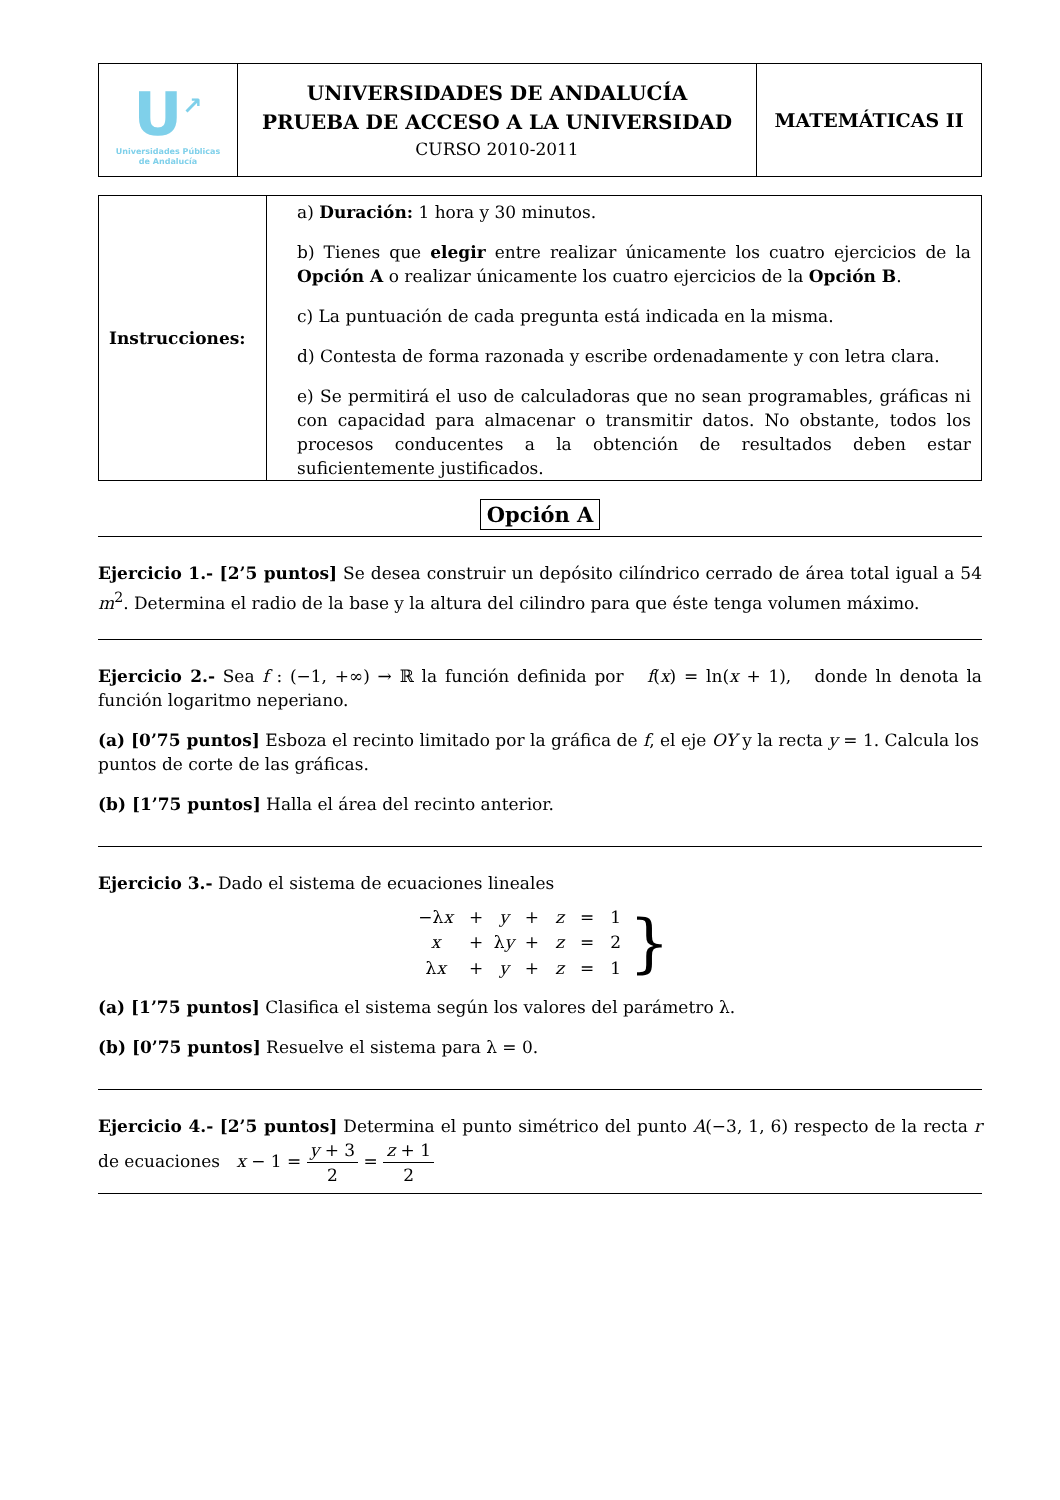| U<sup>↗</sup> Universidades Públicas de Andalucía | UNIVERSIDADES DE ANDALUCÍA PRUEBA DE ACCESO A LA UNIVERSIDAD CURSO 2010-2011 | MATEMÁTICAS II |
| Instrucciones: | a) Duración: 1 hora y 30 minutos. b) Tienes que elegir entre realizar únicamente los cuatro ejercicios de la Opción A o realizar únicamente los cuatro ejercicios de la Opción B . c) La puntuación de cada pregunta está indicada en la misma. d) Contesta de forma razonada y escribe ordenadamente y con letra clara. e) Se permitirá el uso de calculadoras que no sean programables, gráficas ni con capacidad para almacenar o transmitir datos. No obstante, todos los procesos conducentes a la obtención de resultados deben estar suficientemente justificados. |
Opción A
Ejercicio 1.- [2’5 puntos] Se desea construir un depósito cilíndrico cerrado de área total igual a 54 m<sup>2</sup>. Determina el radio de la base y la altura del cilindro para que éste tenga volumen máximo.
Ejercicio 2.- Sea f : (−1, +∞) → ℝ la función definida por f(x) = ln(x + 1), donde ln denota la función logaritmo neperiano.
(a) [0’75 puntos] Esboza el recinto limitado por la gráfica de f, el eje OY y la recta y = 1. Calcula los puntos de corte de las gráficas.
(b) [1’75 puntos] Halla el área del recinto anterior.
Ejercicio 3.- Dado el sistema de ecuaciones lineales
| −λ x | + | y | + | z | = | 1 |
| x | + | λ y | + | z | = | 2 |
| λ x | + | y | + | z | = | 1 |
}
(a) [1’75 puntos] Clasifica el sistema según los valores del parámetro λ.
(b) [0’75 puntos] Resuelve el sistema para λ = 0.
Ejercicio 4.- [2’5 puntos] Determina el punto simétrico del punto A(−3, 1, 6) respecto de la recta r de ecuaciones x − 1 = y + 3 2 = z + 1 2